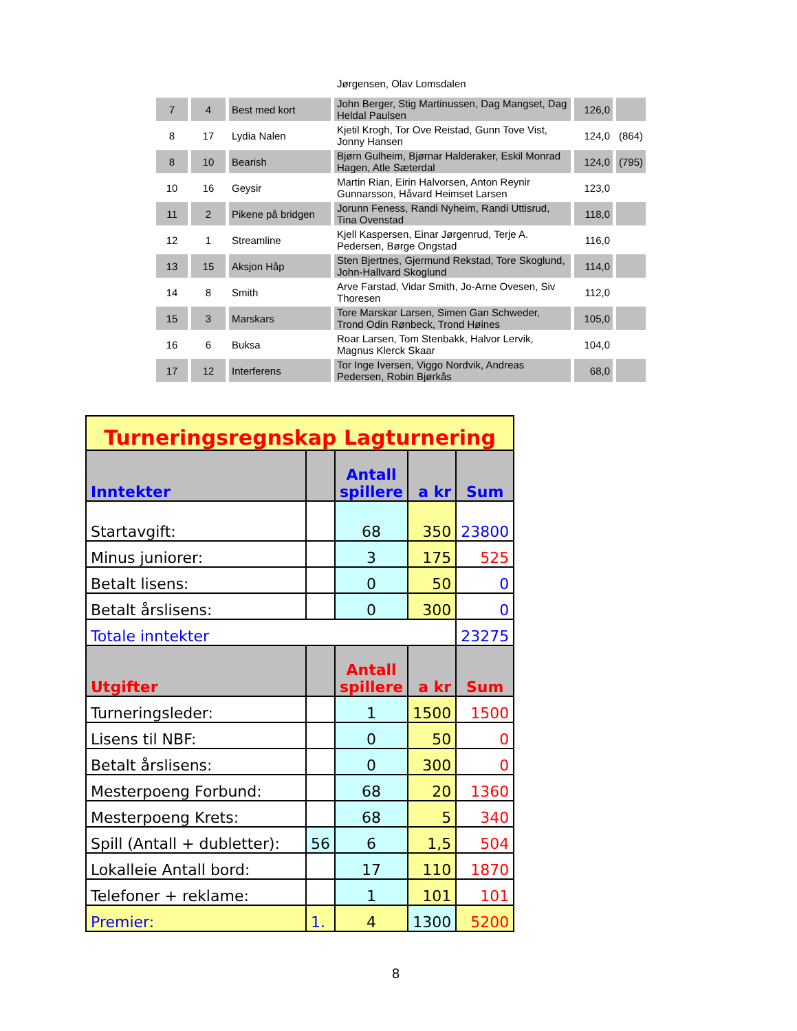| | | | Jørgensen, Olav Lomsdalen | | |
| 7 | 4 | Best med kort | John Berger, Stig Martinussen, Dag Mangset, Dag Heldal Paulsen | 126,0 | |
| 8 | 17 | Lydia Nalen | Kjetil Krogh, Tor Ove Reistad, Gunn Tove Vist, Jonny Hansen | 124,0 | (864) |
| 8 | 10 | Bearish | Bjørn Gulheim, Bjørnar Halderaker, Eskil Monrad Hagen, Atle Sæterdal | 124,0 | (795) |
| 10 | 16 | Geysir | Martin Rian, Eirin Halvorsen, Anton Reynir Gunnarsson, Håvard Heimset Larsen | 123,0 | |
| 11 | 2 | Pikene på bridgen | Jorunn Feness, Randi Nyheim, Randi Uttisrud, Tina Ovenstad | 118,0 | |
| 12 | 1 | Streamline | Kjell Kaspersen, Einar Jørgenrud, Terje A. Pedersen, Børge Ongstad | 116,0 | |
| 13 | 15 | Aksjon Håp | Sten Bjertnes, Gjermund Rekstad, Tore Skoglund, John-Hallvard Skoglund | 114,0 | |
| 14 | 8 | Smith | Arve Farstad, Vidar Smith, Jo-Arne Ovesen, Siv Thoresen | 112,0 | |
| 15 | 3 | Marskars | Tore Marskar Larsen, Simen Gan Schweder, Trond Odin Rønbeck, Trond Høines | 105,0 | |
| 16 | 6 | Buksa | Roar Larsen, Tom Stenbakk, Halvor Lervik, Magnus Klerck Skaar | 104,0 | |
| 17 | 12 | Interferens | Tor Inge Iversen, Viggo Nordvik, Andreas Pedersen, Robin Bjørkås | 68,0 | |
| Turneringsregnskap Lagturnering | | | | |
| Inntekter | | Antall spillere | a kr | Sum |
| Startavgift: | | 68 | 350 | 23800 |
| Minus juniorer: | | 3 | 175 | 525 |
| Betalt lisens: | | 0 | 50 | 0 |
| Betalt årslisens: | | 0 | 300 | 0 |
| Totale inntekter | | | | 23275 |
| Utgifter | | Antall spillere | a kr | Sum |
| Turneringsleder: | | 1 | 1500 | 1500 |
| Lisens til NBF: | | 0 | 50 | 0 |
| Betalt årslisens: | | 0 | 300 | 0 |
| Mesterpoeng Forbund: | | 68 | 20 | 1360 |
| Mesterpoeng Krets: | | 68 | 5 | 340 |
| Spill (Antall + dubletter): | 56 | 6 | 1,5 | 504 |
| Lokalleie Antall bord: | | 17 | 110 | 1870 |
| Telefoner + reklame: | | 1 | 101 | 101 |
| Premier: | 1. | 4 | 1300 | 5200 |
8